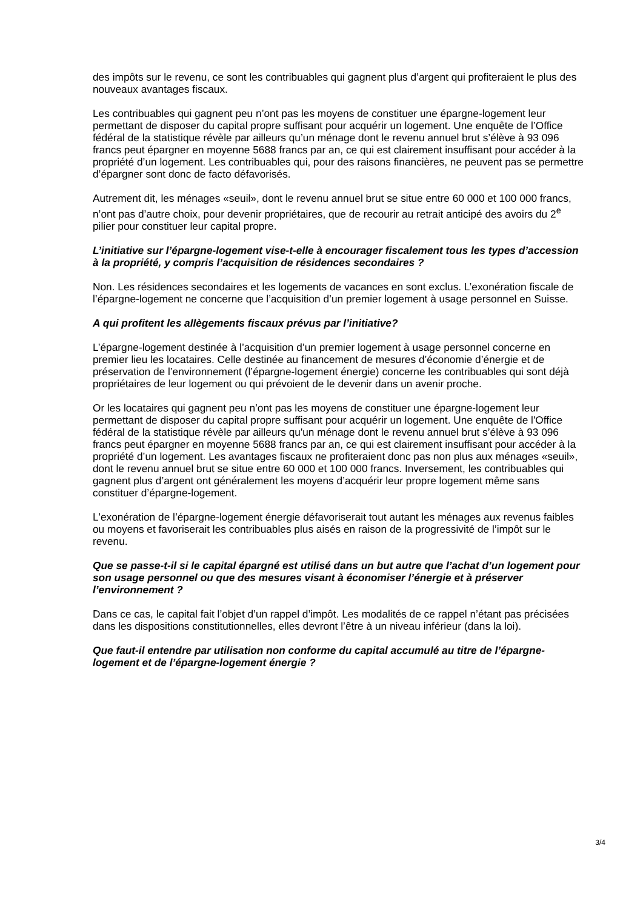des impôts sur le revenu, ce sont les contribuables qui gagnent plus d’argent qui profiteraient le plus des nouveaux avantages fiscaux.
Les contribuables qui gagnent peu n’ont pas les moyens de constituer une épargne-logement leur permettant de disposer du capital propre suffisant pour acquérir un logement. Une enquête de l’Office fédéral de la statistique révèle par ailleurs qu’un ménage dont le revenu annuel brut s’élève à 93 096 francs peut épargner en moyenne 5688 francs par an, ce qui est clairement insuffisant pour accéder à la propriété d’un logement. Les contribuables qui, pour des raisons financières, ne peuvent pas se permettre d’épargner sont donc de facto défavorisés.
Autrement dit, les ménages «seuil», dont le revenu annuel brut se situe entre 60 000 et 100 000 francs, n’ont pas d’autre choix, pour devenir propriétaires, que de recourir au retrait anticipé des avoirs du 2<sup>e</sup> pilier pour constituer leur capital propre.
L’initiative sur l’épargne-logement vise-t-elle à encourager fiscalement tous les types d’accession à la propriété, y compris l’acquisition de résidences secondaires ?
Non. Les résidences secondaires et les logements de vacances en sont exclus. L’exonération fiscale de l’épargne-logement ne concerne que l’acquisition d’un premier logement à usage personnel en Suisse.
A qui profitent les allègements fiscaux prévus par l’initiative?
L’épargne-logement destinée à l’acquisition d’un premier logement à usage personnel concerne en premier lieu les locataires. Celle destinée au financement de mesures d’économie d’énergie et de préservation de l’environnement (l’épargne-logement énergie) concerne les contribuables qui sont déjà propriétaires de leur logement ou qui prévoient de le devenir dans un avenir proche.
Or les locataires qui gagnent peu n’ont pas les moyens de constituer une épargne-logement leur permettant de disposer du capital propre suffisant pour acquérir un logement. Une enquête de l'Office fédéral de la statistique révèle par ailleurs qu'un ménage dont le revenu annuel brut s’élève à 93 096 francs peut épargner en moyenne 5688 francs par an, ce qui est clairement insuffisant pour accéder à la propriété d’un logement. Les avantages fiscaux ne profiteraient donc pas non plus aux ménages «seuil», dont le revenu annuel brut se situe entre 60 000 et 100 000 francs. Inversement, les contribuables qui gagnent plus d’argent ont généralement les moyens d’acquérir leur propre logement même sans constituer d’épargne-logement.
L'exonération de l’épargne-logement énergie défavoriserait tout autant les ménages aux revenus faibles ou moyens et favoriserait les contribuables plus aisés en raison de la progressivité de l’impôt sur le revenu.
Que se passe-t-il si le capital épargné est utilisé dans un but autre que l’achat d’un logement pour son usage personnel ou que des mesures visant à économiser l’énergie et à préserver l’environnement ?
Dans ce cas, le capital fait l’objet d’un rappel d’impôt. Les modalités de ce rappel n’étant pas précisées dans les dispositions constitutionnelles, elles devront l’être à un niveau inférieur (dans la loi).
Que faut-il entendre par utilisation non conforme du capital accumulé au titre de l’épargne-logement et de l’épargne-logement énergie ?
3/4